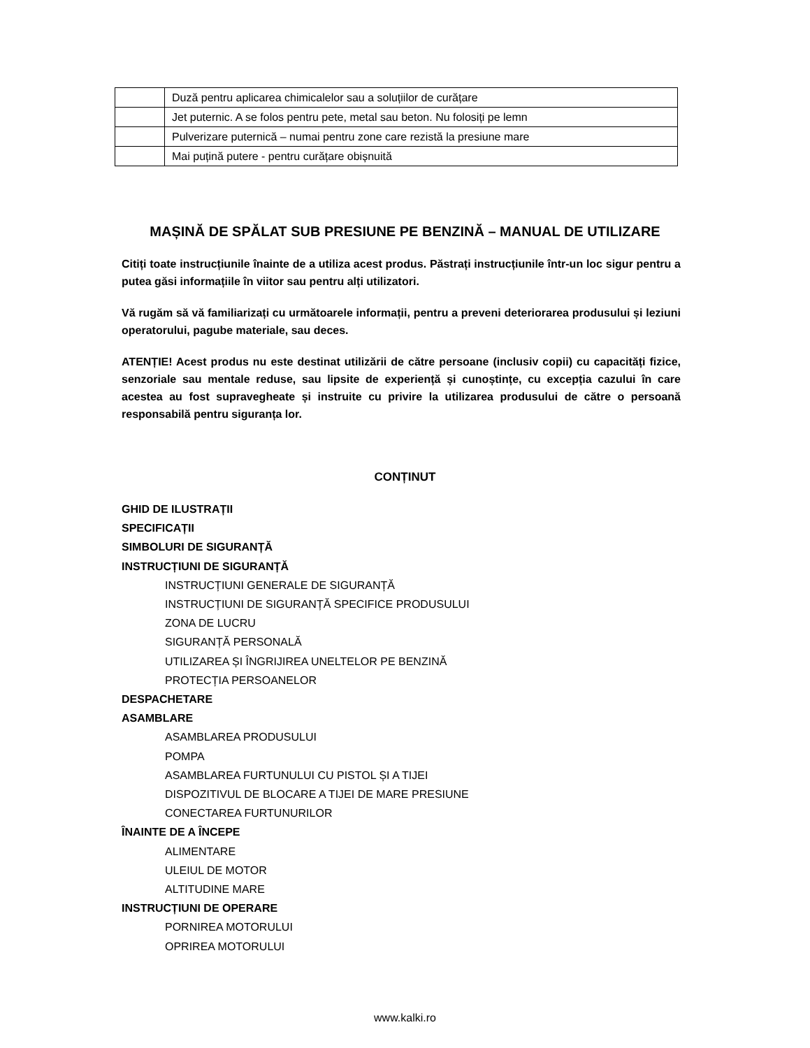| | Duză pentru aplicarea chimicalelor sau a soluțiilor de curățare |
| | Jet puternic. A se folos pentru pete, metal sau beton. Nu folosiți pe lemn |
| | Pulverizare puternică – numai pentru zone care rezistă la presiune mare |
| | Mai puțină putere - pentru curățare obișnuită |
MAȘINĂ DE SPĂLAT SUB PRESIUNE PE BENZINĂ – MANUAL DE UTILIZARE
Citiți toate instrucțiunile înainte de a utiliza acest produs. Păstrați instrucțiunile într-un loc sigur pentru a putea găsi informațiile în viitor sau pentru alți utilizatori.
Vă rugăm să vă familiarizați cu următoarele informații, pentru a preveni deteriorarea produsului și leziuni operatorului, pagube materiale, sau deces.
ATENȚIE! Acest produs nu este destinat utilizării de către persoane (inclusiv copii) cu capacități fizice, senzoriale sau mentale reduse, sau lipsite de experiență și cunoștințe, cu excepția cazului în care acestea au fost supravegheate și instruite cu privire la utilizarea produsului de către o persoană responsabilă pentru siguranța lor.
CONȚINUT
GHID DE ILUSTRAȚII
SPECIFICAȚII
SIMBOLURI DE SIGURANȚĂ
INSTRUCȚIUNI DE SIGURANȚĂ
INSTRUCȚIUNI GENERALE DE SIGURANȚĂ
INSTRUCȚIUNI DE SIGURANȚĂ SPECIFICE PRODUSULUI
ZONA DE LUCRU
SIGURANȚĂ PERSONALĂ
UTILIZAREA ȘI ÎNGRIJIREA UNELTELOR PE BENZINĂ
PROTECȚIA PERSOANELOR
DESPACHETARE
ASAMBLARE
ASAMBLAREA PRODUSULUI
POMPA
ASAMBLAREA FURTUNULUI CU PISTOL ȘI A TIJEI
DISPOZITIVUL DE BLOCARE A TIJEI DE MARE PRESIUNE
CONECTAREA FURTUNURILOR
ÎNAINTE DE A ÎNCEPE
ALIMENTARE
ULEIUL DE MOTOR
ALTITUDINE MARE
INSTRUCȚIUNI DE OPERARE
PORNIREA MOTORULUI
OPRIREA MOTORULUI
www.kalki.ro